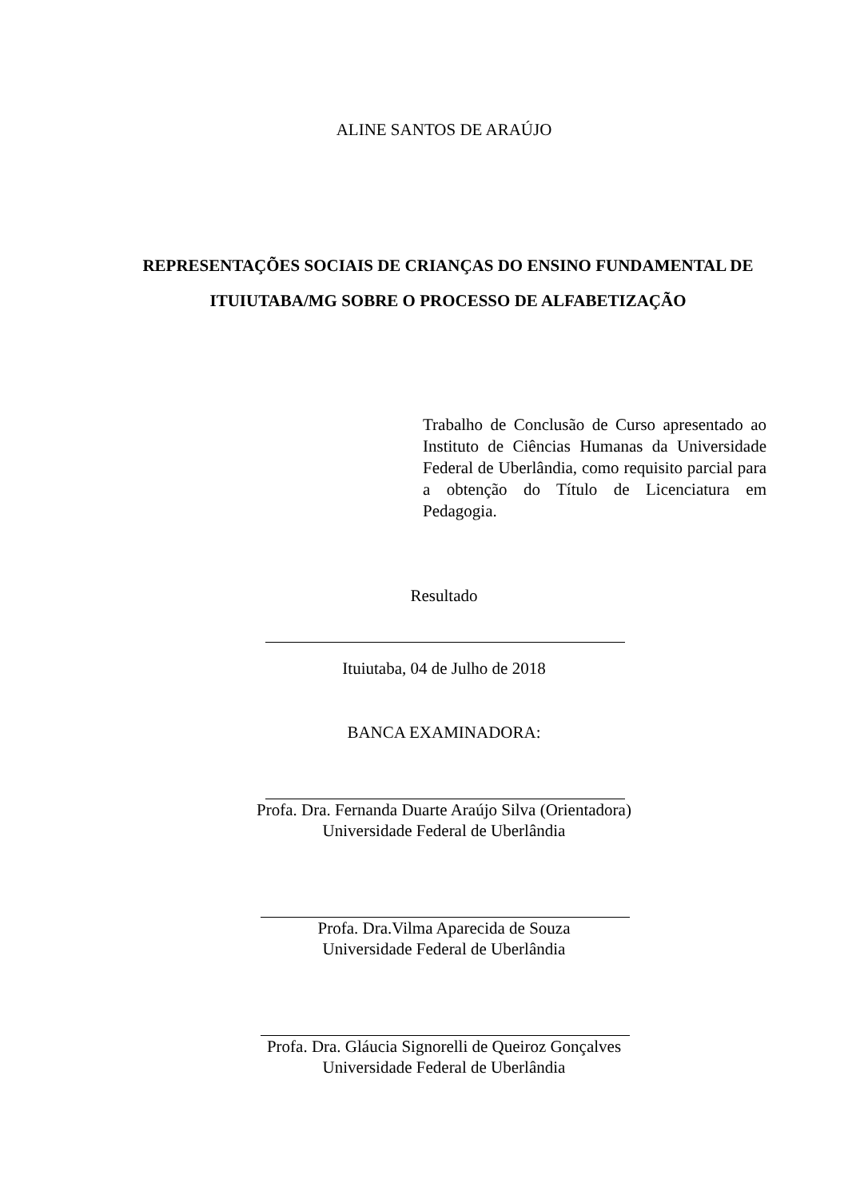ALINE SANTOS DE ARAÚJO
REPRESENTAÇÕES SOCIAIS DE CRIANÇAS DO ENSINO FUNDAMENTAL DE ITUIUTABA/MG SOBRE O PROCESSO DE ALFABETIZAÇÃO
Trabalho de Conclusão de Curso apresentado ao Instituto de Ciências Humanas da Universidade Federal de Uberlândia, como requisito parcial para a obtenção do Título de Licenciatura em Pedagogia.
Resultado
Ituiutaba, 04 de Julho de 2018
BANCA EXAMINADORA:
Profa. Dra. Fernanda Duarte Araújo Silva (Orientadora)
Universidade Federal de Uberlândia
Profa. Dra.Vilma Aparecida de Souza
Universidade Federal de Uberlândia
Profa. Dra. Gláucia Signorelli de Queiroz Gonçalves
Universidade Federal de Uberlândia